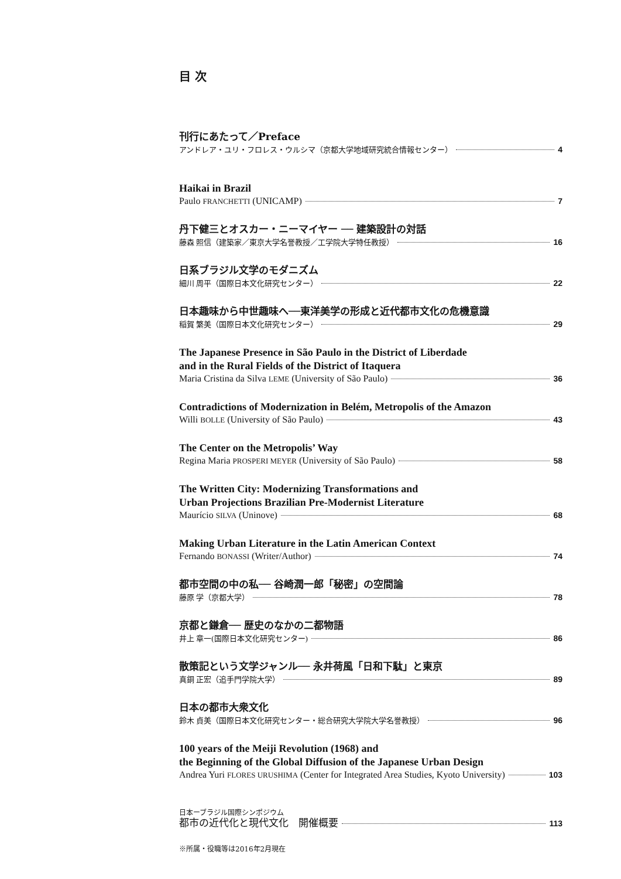目 次
刊行にあたって／Preface
アンドレア・ユリ・フロレス・ウルシマ（京都大学地域研究統合情報センター） 4
Haikai in Brazil
Paulo FRANCHETTI (UNICAMP) 7
丹下健三とオスカー・ニーマイヤー ── 建築設計の対話
藤森 照信（建築家／東京大学名誉教授／工学院大学特任教授） 16
日系ブラジル文学のモダニズム
細川 周平（国際日本文化研究センター） 22
日本趣味から中世趣味へ──東洋美学の形成と近代都市文化の危機意識
稲賀 繁美（国際日本文化研究センター） 29
The Japanese Presence in São Paulo in the District of Liberdade
and in the Rural Fields of the District of Itaquera
Maria Cristina da Silva LEME (University of São Paulo) 36
Contradictions of Modernization in Belém, Metropolis of the Amazon
Willi BOLLE (University of São Paulo) 43
The Center on the Metropolis’ Way
Regina Maria PROSPERI MEYER (University of São Paulo) 58
The Written City: Modernizing Transformations and
Urban Projections Brazilian Pre-Modernist Literature
Maurício SILVA (Uninove) 68
Making Urban Literature in the Latin American Context
Fernando BONASSI (Writer/Author) 74
都市空間の中の私── 谷崎潤一郎「秘密」の空間論
藤原 学（京都大学） 78
京都と鎌倉── 歴史のなかの二都物語
井上 章一(国際日本文化研究センター) 86
散策記という文学ジャンル── 永井荷風「日和下駄」と東京
真銅 正宏（追手門学院大学） 89
日本の都市大衆文化
鈴木 貞美（国際日本文化研究センター・総合研究大学院大学名誉教授） 96
100 years of the Meiji Revolution (1968) and
the Beginning of the Global Diffusion of the Japanese Urban Design
Andrea Yuri FLORES URUSHIMA (Center for Integrated Area Studies, Kyoto University) 103
日本ーブラジル国際シンポジウム
都市の近代化と現代文化　開催概要 113
※所属・役職等は2016年2月現在